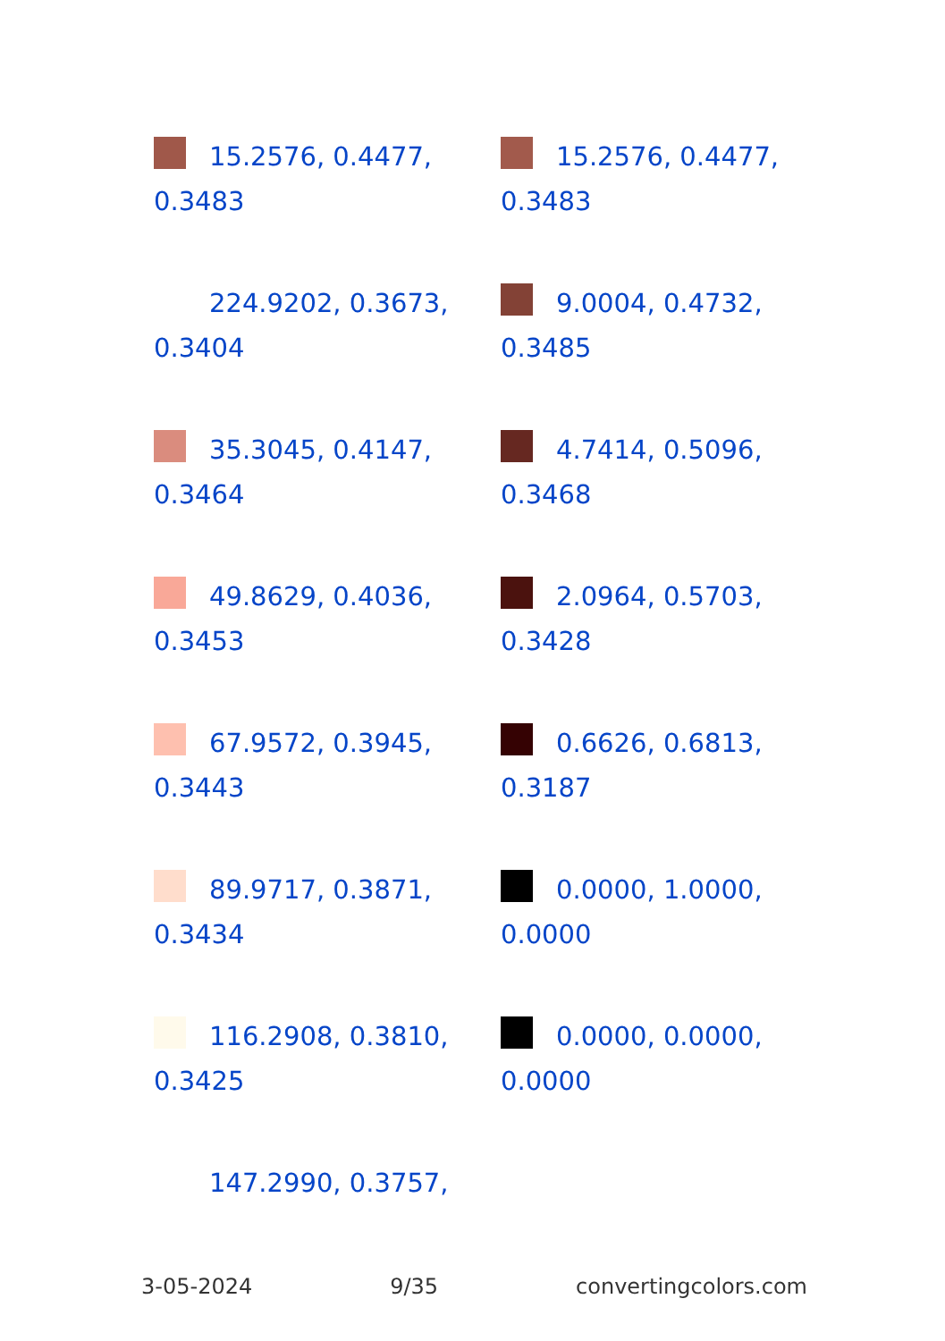15.2576, 0.4477, 0.3483
15.2576, 0.4477, 0.3483
224.9202, 0.3673, 0.3404
9.0004, 0.4732, 0.3485
35.3045, 0.4147, 0.3464
4.7414, 0.5096, 0.3468
49.8629, 0.4036, 0.3453
2.0964, 0.5703, 0.3428
67.9572, 0.3945, 0.3443
0.6626, 0.6813, 0.3187
89.9717, 0.3871, 0.3434
0.0000, 1.0000, 0.0000
116.2908, 0.3810, 0.3425
0.0000, 0.0000, 0.0000
147.2990, 0.3757,
3-05-2024 9/35 convertingcolors.com